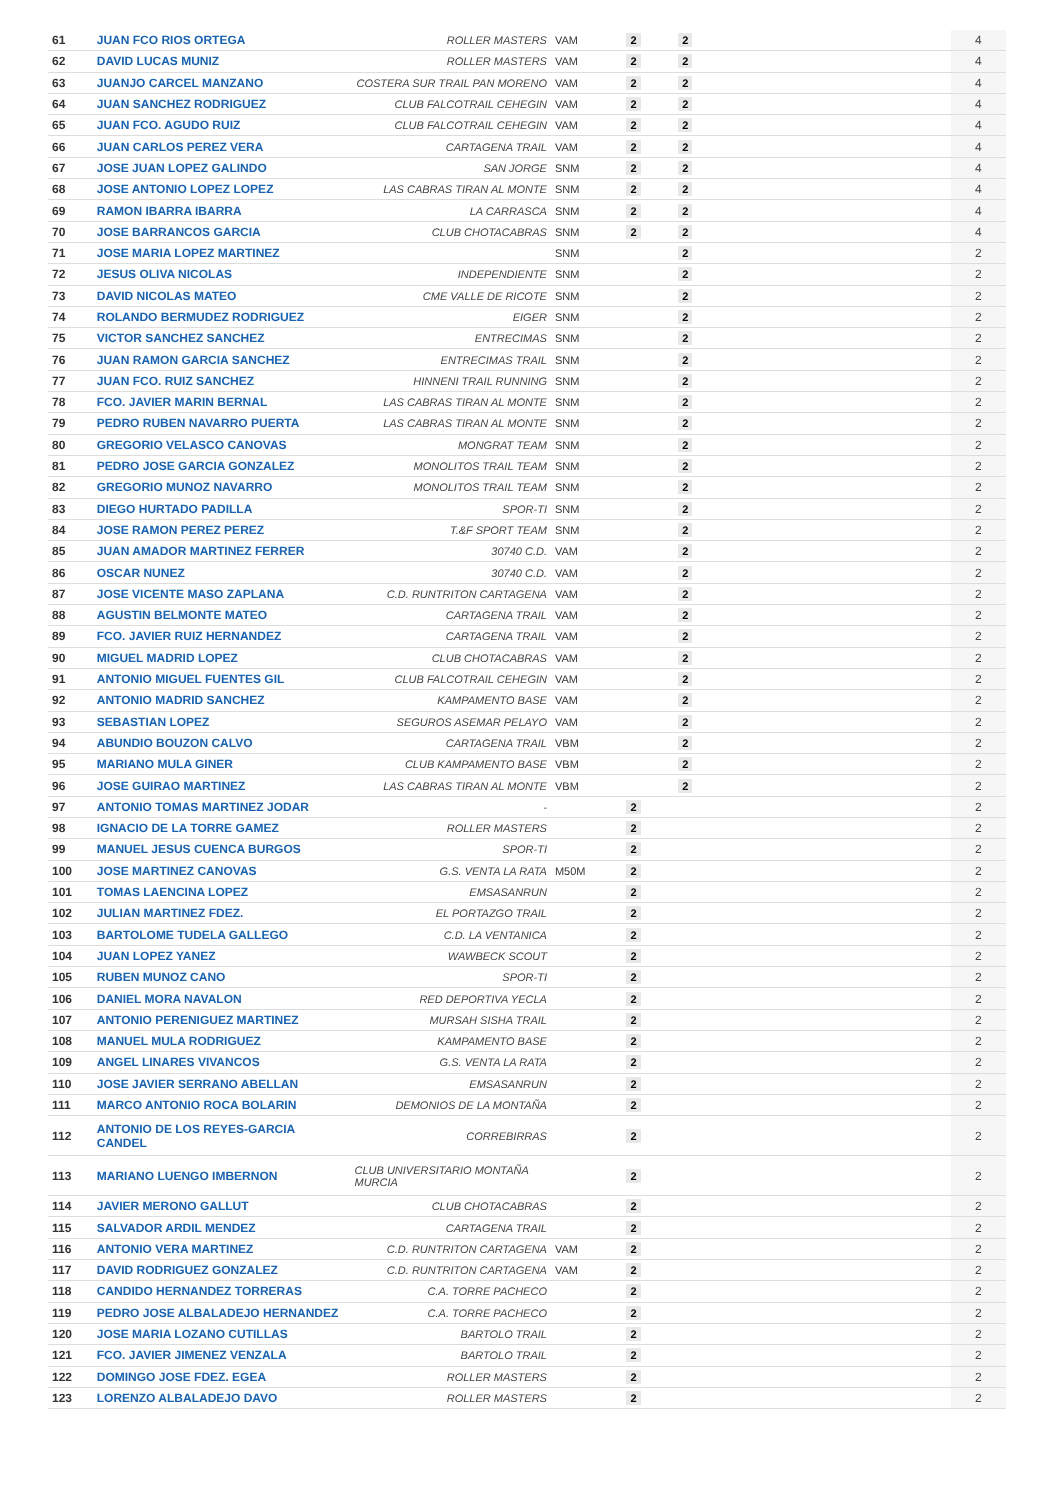| 61 | JUAN FCO RIOS ORTEGA | ROLLER MASTERS | VAM | 2 | 2 | | | 4 |
| 62 | DAVID LUCAS MUNIZ | ROLLER MASTERS | VAM | 2 | 2 | | | 4 |
| 63 | JUANJO CARCEL MANZANO | COSTERA SUR TRAIL PAN MORENO | VAM | 2 | 2 | | | 4 |
| 64 | JUAN SANCHEZ RODRIGUEZ | CLUB FALCOTRAIL CEHEGIN | VAM | 2 | 2 | | | 4 |
| 65 | JUAN FCO. AGUDO RUIZ | CLUB FALCOTRAIL CEHEGIN | VAM | 2 | 2 | | | 4 |
| 66 | JUAN CARLOS PEREZ VERA | CARTAGENA TRAIL | VAM | 2 | 2 | | | 4 |
| 67 | JOSE JUAN LOPEZ GALINDO | SAN JORGE | SNM | 2 | 2 | | | 4 |
| 68 | JOSE ANTONIO LOPEZ LOPEZ | LAS CABRAS TIRAN AL MONTE | SNM | 2 | 2 | | | 4 |
| 69 | RAMON IBARRA IBARRA | LA CARRASCA | SNM | 2 | 2 | | | 4 |
| 70 | JOSE BARRANCOS GARCIA | CLUB CHOTACABRAS | SNM | 2 | 2 | | | 4 |
| 71 | JOSE MARIA LOPEZ MARTINEZ | | SNM | | 2 | | | 2 |
| 72 | JESUS OLIVA NICOLAS | INDEPENDIENTE | SNM | | 2 | | | 2 |
| 73 | DAVID NICOLAS MATEO | CME VALLE DE RICOTE | SNM | | 2 | | | 2 |
| 74 | ROLANDO BERMUDEZ RODRIGUEZ | EIGER | SNM | | 2 | | | 2 |
| 75 | VICTOR SANCHEZ SANCHEZ | ENTRECIMAS | SNM | | 2 | | | 2 |
| 76 | JUAN RAMON GARCIA SANCHEZ | ENTRECIMAS TRAIL | SNM | | 2 | | | 2 |
| 77 | JUAN FCO. RUIZ SANCHEZ | HINNENI TRAIL RUNNING | SNM | | 2 | | | 2 |
| 78 | FCO. JAVIER MARIN BERNAL | LAS CABRAS TIRAN AL MONTE | SNM | | 2 | | | 2 |
| 79 | PEDRO RUBEN NAVARRO PUERTA | LAS CABRAS TIRAN AL MONTE | SNM | | 2 | | | 2 |
| 80 | GREGORIO VELASCO CANOVAS | MONGRAT TEAM | SNM | | 2 | | | 2 |
| 81 | PEDRO JOSE GARCIA GONZALEZ | MONOLITOS TRAIL TEAM | SNM | | 2 | | | 2 |
| 82 | GREGORIO MUNOZ NAVARRO | MONOLITOS TRAIL TEAM | SNM | | 2 | | | 2 |
| 83 | DIEGO HURTADO PADILLA | SPOR-TI | SNM | | 2 | | | 2 |
| 84 | JOSE RAMON PEREZ PEREZ | T.&F SPORT TEAM | SNM | | 2 | | | 2 |
| 85 | JUAN AMADOR MARTINEZ FERRER | 30740 C.D. | VAM | | 2 | | | 2 |
| 86 | OSCAR NUNEZ | 30740 C.D. | VAM | | 2 | | | 2 |
| 87 | JOSE VICENTE MASO ZAPLANA | C.D. RUNTRITON CARTAGENA | VAM | | 2 | | | 2 |
| 88 | AGUSTIN BELMONTE MATEO | CARTAGENA TRAIL | VAM | | 2 | | | 2 |
| 89 | FCO. JAVIER RUIZ HERNANDEZ | CARTAGENA TRAIL | VAM | | 2 | | | 2 |
| 90 | MIGUEL MADRID LOPEZ | CLUB CHOTACABRAS | VAM | | 2 | | | 2 |
| 91 | ANTONIO MIGUEL FUENTES GIL | CLUB FALCOTRAIL CEHEGIN | VAM | | 2 | | | 2 |
| 92 | ANTONIO MADRID SANCHEZ | KAMPAMENTO BASE | VAM | | 2 | | | 2 |
| 93 | SEBASTIAN LOPEZ | SEGUROS ASEMAR PELAYO | VAM | | 2 | | | 2 |
| 94 | ABUNDIO BOUZON CALVO | CARTAGENA TRAIL | VBM | | 2 | | | 2 |
| 95 | MARIANO MULA GINER | CLUB KAMPAMENTO BASE | VBM | | 2 | | | 2 |
| 96 | JOSE GUIRAO MARTINEZ | LAS CABRAS TIRAN AL MONTE | VBM | | 2 | | | 2 |
| 97 | ANTONIO TOMAS MARTINEZ JODAR | - | | 2 | | | | 2 |
| 98 | IGNACIO DE LA TORRE GAMEZ | ROLLER MASTERS | | 2 | | | | 2 |
| 99 | MANUEL JESUS CUENCA BURGOS | SPOR-TI | | 2 | | | | 2 |
| 100 | JOSE MARTINEZ CANOVAS | G.S. VENTA LA RATA | M50M | 2 | | | | 2 |
| 101 | TOMAS LAENCINA LOPEZ | EMSASANRUN | | 2 | | | | 2 |
| 102 | JULIAN MARTINEZ FDEZ. | EL PORTAZGO TRAIL | | 2 | | | | 2 |
| 103 | BARTOLOME TUDELA GALLEGO | C.D. LA VENTANICA | | 2 | | | | 2 |
| 104 | JUAN LOPEZ YANEZ | WAWBECK SCOUT | | 2 | | | | 2 |
| 105 | RUBEN MUNOZ CANO | SPOR-TI | | 2 | | | | 2 |
| 106 | DANIEL MORA NAVALON | RED DEPORTIVA YECLA | | 2 | | | | 2 |
| 107 | ANTONIO PERENIGUEZ MARTINEZ | MURSAH SISHA TRAIL | | 2 | | | | 2 |
| 108 | MANUEL MULA RODRIGUEZ | KAMPAMENTO BASE | | 2 | | | | 2 |
| 109 | ANGEL LINARES VIVANCOS | G.S. VENTA LA RATA | | 2 | | | | 2 |
| 110 | JOSE JAVIER SERRANO ABELLAN | EMSASANRUN | | 2 | | | | 2 |
| 111 | MARCO ANTONIO ROCA BOLARIN | DEMONIOS DE LA MONTAÑA | | 2 | | | | 2 |
| 112 | ANTONIO DE LOS REYES-GARCIA CANDEL | CORREBIRRAS | | 2 | | | | 2 |
| 113 | MARIANO LUENGO IMBERNON | CLUB UNIVERSITARIO MONTAÑA MURCIA | | 2 | | | | 2 |
| 114 | JAVIER MERONO GALLUT | CLUB CHOTACABRAS | | 2 | | | | 2 |
| 115 | SALVADOR ARDIL MENDEZ | CARTAGENA TRAIL | | 2 | | | | 2 |
| 116 | ANTONIO VERA MARTINEZ | C.D. RUNTRITON CARTAGENA | VAM | 2 | | | | 2 |
| 117 | DAVID RODRIGUEZ GONZALEZ | C.D. RUNTRITON CARTAGENA | VAM | 2 | | | | 2 |
| 118 | CANDIDO HERNANDEZ TORRERAS | C.A. TORRE PACHECO | | 2 | | | | 2 |
| 119 | PEDRO JOSE ALBALADEJO HERNANDEZ | C.A. TORRE PACHECO | | 2 | | | | 2 |
| 120 | JOSE MARIA LOZANO CUTILLAS | BARTOLO TRAIL | | 2 | | | | 2 |
| 121 | FCO. JAVIER JIMENEZ VENZALA | BARTOLO TRAIL | | 2 | | | | 2 |
| 122 | DOMINGO JOSE FDEZ. EGEA | ROLLER MASTERS | | 2 | | | | 2 |
| 123 | LORENZO ALBALADEJO DAVO | ROLLER MASTERS | | 2 | | | | 2 |